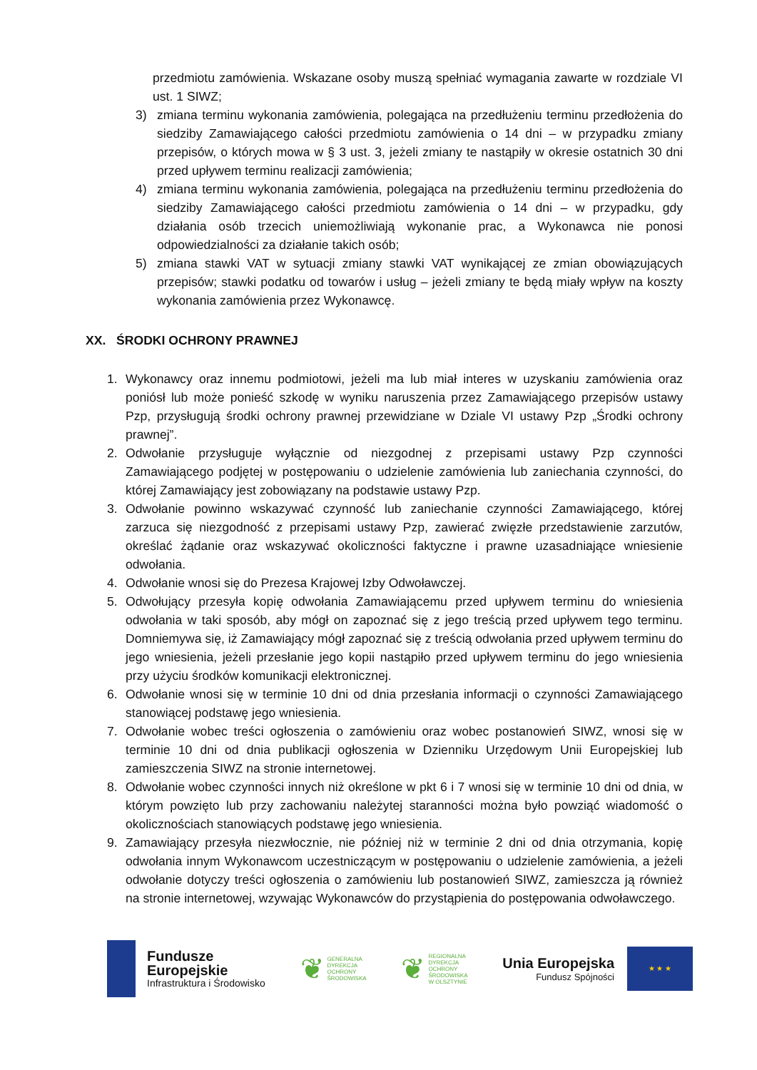przedmiotu zamówienia. Wskazane osoby muszą spełniać wymagania zawarte w rozdziale VI ust. 1 SIWZ;
3) zmiana terminu wykonania zamówienia, polegająca na przedłużeniu terminu przedłożenia do siedziby Zamawiającego całości przedmiotu zamówienia o 14 dni – w przypadku zmiany przepisów, o których mowa w § 3 ust. 3, jeżeli zmiany te nastąpiły w okresie ostatnich 30 dni przed upływem terminu realizacji zamówienia;
4) zmiana terminu wykonania zamówienia, polegająca na przedłużeniu terminu przedłożenia do siedziby Zamawiającego całości przedmiotu zamówienia o 14 dni – w przypadku, gdy działania osób trzecich uniemożliwiają wykonanie prac, a Wykonawca nie ponosi odpowiedzialności za działanie takich osób;
5) zmiana stawki VAT w sytuacji zmiany stawki VAT wynikającej ze zmian obowiązujących przepisów; stawki podatku od towarów i usług – jeżeli zmiany te będą miały wpływ na koszty wykonania zamówienia przez Wykonawcę.
XX. ŚRODKI OCHRONY PRAWNEJ
1. Wykonawcy oraz innemu podmiotowi, jeżeli ma lub miał interes w uzyskaniu zamówienia oraz poniósł lub może ponieść szkodę w wyniku naruszenia przez Zamawiającego przepisów ustawy Pzp, przysługują środki ochrony prawnej przewidziane w Dziale VI ustawy Pzp „Środki ochrony prawnej”.
2. Odwołanie przysługuje wyłącznie od niezgodnej z przepisami ustawy Pzp czynności Zamawiającego podjętej w postępowaniu o udzielenie zamówienia lub zaniechania czynności, do której Zamawiający jest zobowiązany na podstawie ustawy Pzp.
3. Odwołanie powinno wskazywać czynność lub zaniechanie czynności Zamawiającego, której zarzuca się niezgodność z przepisami ustawy Pzp, zawierać zwięzłe przedstawienie zarzutów, określać żądanie oraz wskazywać okoliczności faktyczne i prawne uzasadniające wniesienie odwołania.
4. Odwołanie wnosi się do Prezesa Krajowej Izby Odwoławczej.
5. Odwołujący przesyła kopię odwołania Zamawiającemu przed upływem terminu do wniesienia odwołania w taki sposób, aby mógł on zapoznać się z jego treścią przed upływem tego terminu. Domniemywa się, iż Zamawiający mógł zapoznać się z treścią odwołania przed upływem terminu do jego wniesienia, jeżeli przesłanie jego kopii nastąpiło przed upływem terminu do jego wniesienia przy użyciu środków komunikacji elektronicznej.
6. Odwołanie wnosi się w terminie 10 dni od dnia przesłania informacji o czynności Zamawiającego stanowiącej podstawę jego wniesienia.
7. Odwołanie wobec treści ogłoszenia o zamówieniu oraz wobec postanowień SIWZ, wnosi się w terminie 10 dni od dnia publikacji ogłoszenia w Dzienniku Urzędowym Unii Europejskiej lub zamieszczenia SIWZ na stronie internetowej.
8. Odwołanie wobec czynności innych niż określone w pkt 6 i 7 wnosi się w terminie 10 dni od dnia, w którym powzięto lub przy zachowaniu należytej staranności można było powziąć wiadomość o okolicznościach stanowiących podstawę jego wniesienia.
9. Zamawiający przesyła niezwłocznie, nie później niż w terminie 2 dni od dnia otrzymania, kopię odwołania innym Wykonawcom uczestniczącym w postępowaniu o udzielenie zamówienia, a jeżeli odwołanie dotyczy treści ogłoszenia o zamówieniu lub postanowień SIWZ, zamieszcza ją również na stronie internetowej, wzywając Wykonawców do przystąpienia do postępowania odwoławczego.
Fundusze
Europejskie
Infrastruktura i Środowisko
❦
GENERALNA
DYREKCJA
OCHRONY
ŚRODOWISKA
❦
REGIONALNA
DYREKCJA
OCHRONY
ŚRODOWISKA
W OLSZTYNIE
Unia Europejska
Fundusz Spójności
★ ★ ★